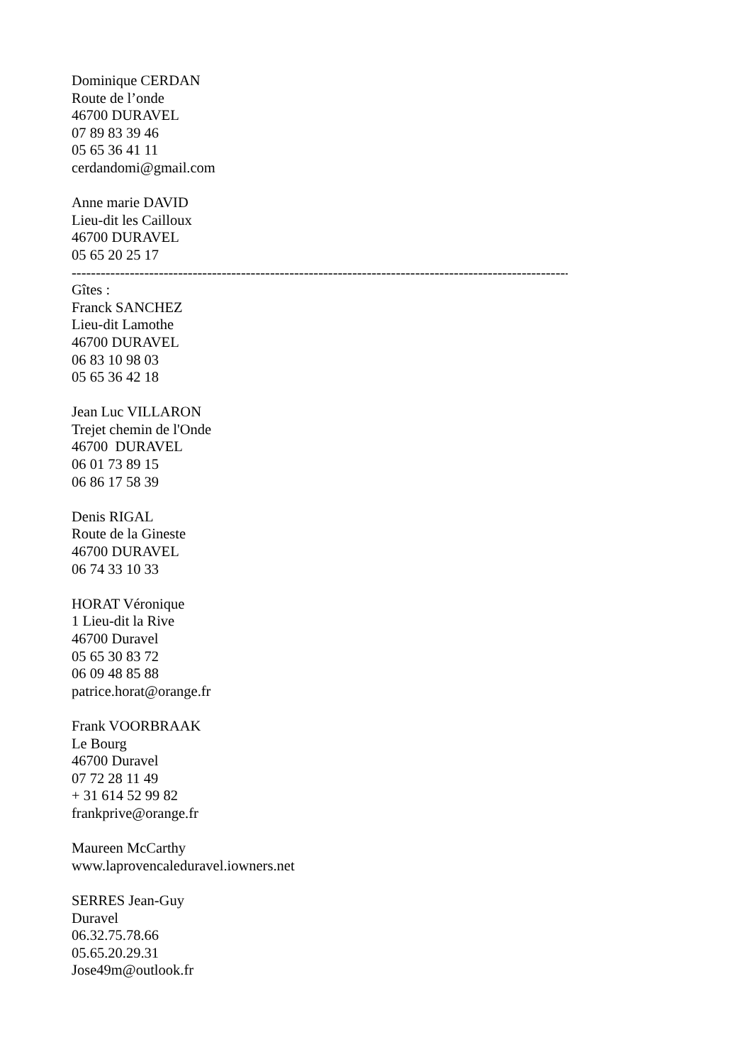Dominique CERDAN
Route de l’onde
46700 DURAVEL
07 89 83 39 46
05 65 36 41 11
cerdandomi@gmail.com
Anne marie DAVID
Lieu-dit les Cailloux
46700 DURAVEL
05 65 20 25 17
----------------------------------------------------------------------------------------------------------
Gîtes :
Franck SANCHEZ
Lieu-dit Lamothe
46700 DURAVEL
06 83 10 98 03
05 65 36 42 18
Jean Luc VILLARON
Trejet chemin de l'Onde
46700 DURAVEL
06 01 73 89 15
06 86 17 58 39
Denis RIGAL
Route de la Gineste
46700 DURAVEL
06 74 33 10 33
HORAT Véronique
1 Lieu-dit la Rive
46700 Duravel
05 65 30 83 72
06 09 48 85 88
patrice.horat@orange.fr
Frank VOORBRAAK
Le Bourg
46700 Duravel
07 72 28 11 49
+ 31 614 52 99 82
frankprive@orange.fr
Maureen McCarthy
www.laprovencaleduravel.iowners.net
SERRES Jean-Guy
Duravel
06.32.75.78.66
05.65.20.29.31
Jose49m@outlook.fr